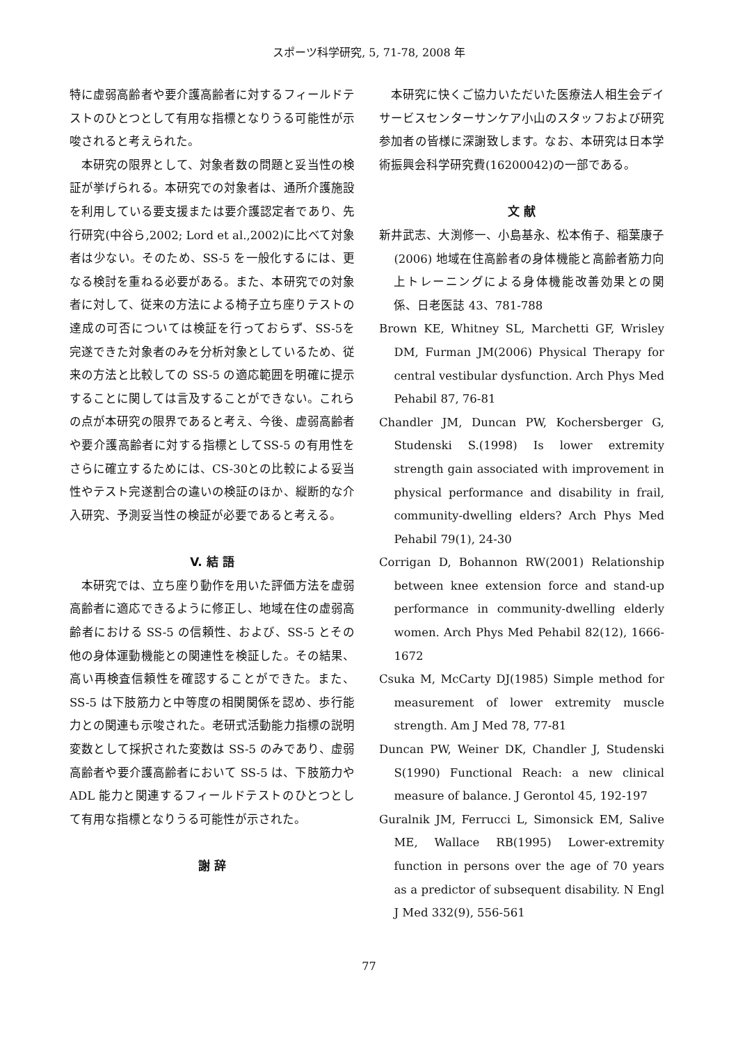スポーツ科学研究, 5, 71-78, 2008 年
特に虚弱高齢者や要介護高齢者に対するフィールドテストのひとつとして有用な指標となりうる可能性が示唆されると考えられた。
本研究の限界として、対象者数の問題と妥当性の検証が挙げられる。本研究での対象者は、通所介護施設を利用している要支援または要介護認定者であり、先行研究(中谷ら,2002; Lord et al.,2002)に比べて対象者は少ない。そのため、SS-5 を一般化するには、更なる検討を重ねる必要がある。また、本研究での対象者に対して、従来の方法による椅子立ち座りテストの達成の可否については検証を行っておらず、SS-5を完遂できた対象者のみを分析対象としているため、従来の方法と比較しての SS-5 の適応範囲を明確に提示することに関しては言及することができない。これらの点が本研究の限界であると考え、今後、虚弱高齢者や要介護高齢者に対する指標としてSS-5 の有用性をさらに確立するためには、CS-30との比較による妥当性やテスト完遂割合の違いの検証のほか、縦断的な介入研究、予測妥当性の検証が必要であると考える。
V. 結 語
本研究では、立ち座り動作を用いた評価方法を虚弱高齢者に適応できるように修正し、地域在住の虚弱高齢者における SS-5 の信頼性、および、SS-5 とその他の身体運動機能との関連性を検証した。その結果、高い再検査信頼性を確認することができた。また、SS-5 は下肢筋力と中等度の相関関係を認め、歩行能力との関連も示唆された。老研式活動能力指標の説明変数として採択された変数は SS-5 のみであり、虚弱高齢者や要介護高齢者において SS-5 は、下肢筋力や ADL 能力と関連するフィールドテストのひとつとして有用な指標となりうる可能性が示された。
謝 辞
本研究に快くご協力いただいた医療法人相生会デイサービスセンターサンケア小山のスタッフおよび研究参加者の皆様に深謝致します。なお、本研究は日本学術振興会科学研究費(16200042)の一部である。
文 献
新井武志、大渕修一、小島基永、松本侑子、稲葉康子(2006) 地域在住高齢者の身体機能と高齢者筋力向上トレーニングによる身体機能改善効果との関係、日老医誌 43、781-788
Brown KE, Whitney SL, Marchetti GF, Wrisley DM, Furman JM(2006) Physical Therapy for central vestibular dysfunction. Arch Phys Med Pehabil 87, 76-81
Chandler JM, Duncan PW, Kochersberger G, Studenski S.(1998) Is lower extremity strength gain associated with improvement in physical performance and disability in frail, community-dwelling elders? Arch Phys Med Pehabil 79(1), 24-30
Corrigan D, Bohannon RW(2001) Relationship between knee extension force and stand-up performance in community-dwelling elderly women. Arch Phys Med Pehabil 82(12), 1666-1672
Csuka M, McCarty DJ(1985) Simple method for measurement of lower extremity muscle strength. Am J Med 78, 77-81
Duncan PW, Weiner DK, Chandler J, Studenski S(1990) Functional Reach: a new clinical measure of balance. J Gerontol 45, 192-197
Guralnik JM, Ferrucci L, Simonsick EM, Salive ME, Wallace RB(1995) Lower-extremity function in persons over the age of 70 years as a predictor of subsequent disability. N Engl J Med 332(9), 556-561
77